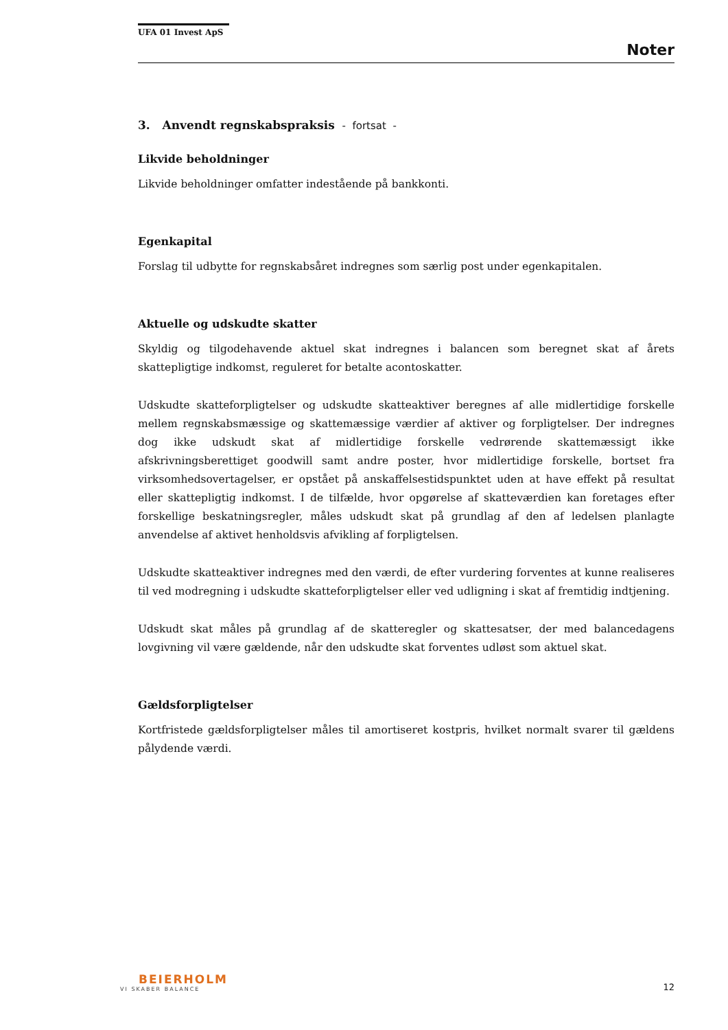UFA 01 Invest ApS
Noter
3. Anvendt regnskabspraksis - fortsat -
Likvide beholdninger
Likvide beholdninger omfatter indestående på bankkonti.
Egenkapital
Forslag til udbytte for regnskabsåret indregnes som særlig post under egenkapitalen.
Aktuelle og udskudte skatter
Skyldig og tilgodehavende aktuel skat indregnes i balancen som beregnet skat af årets skattepligtige indkomst, reguleret for betalte acontoskatter.
Udskudte skatteforpligtelser og udskudte skatteaktiver beregnes af alle midlertidige forskelle mellem regnskabsmæssige og skattemæssige værdier af aktiver og forpligtelser. Der indregnes dog ikke udskudt skat af midlertidige forskelle vedrørende skattemæssigt ikke afskrivningsberettiget goodwill samt andre poster, hvor midlertidige forskelle, bortset fra virksomhedsovertagelser, er opstået på anskaffelsestidspunktet uden at have effekt på resultat eller skattepligtig indkomst. I de tilfælde, hvor opgørelse af skatteværdien kan foretages efter forskellige beskatningsregler, måles udskudt skat på grundlag af den af ledelsen planlagte anvendelse af aktivet henholdsvis afvikling af forpligtelsen.
Udskudte skatteaktiver indregnes med den værdi, de efter vurdering forventes at kunne realiseres til ved modregning i udskudte skatteforpligtelser eller ved udligning i skat af fremtidig indtjening.
Udskudt skat måles på grundlag af de skatteregler og skattesatser, der med balancedagens lovgivning vil være gældende, når den udskudte skat forventes udløst som aktuel skat.
Gældsforpligtelser
Kortfristede gældsforpligtelser måles til amortiseret kostpris, hvilket normalt svarer til gældens pålydende værdi.
BEIERHOLM
VI SKABER BALANCE
12